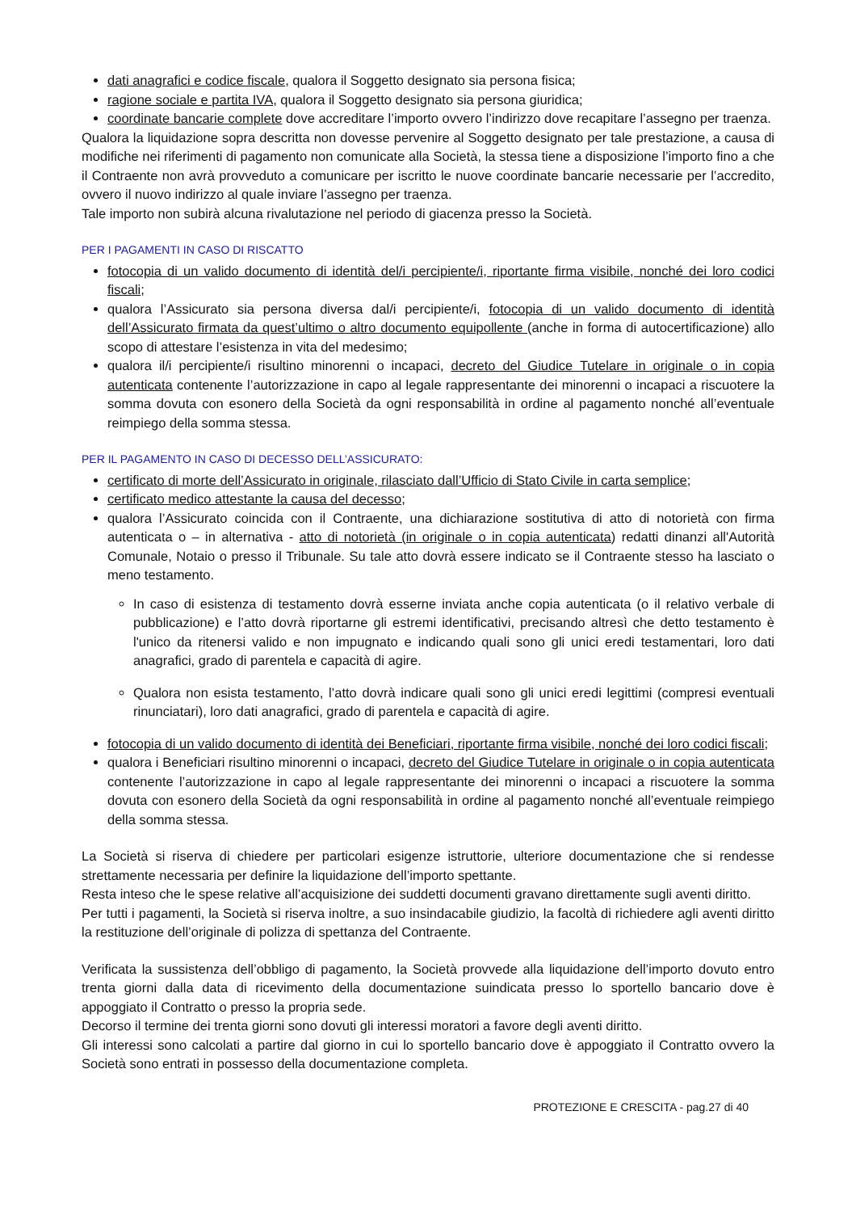dati anagrafici e codice fiscale, qualora il Soggetto designato sia persona fisica;
ragione sociale e partita IVA, qualora il Soggetto designato sia persona giuridica;
coordinate bancarie complete dove accreditare l’importo ovvero l’indirizzo dove recapitare l’assegno per traenza.
Qualora la liquidazione sopra descritta non dovesse pervenire al Soggetto designato per tale prestazione, a causa di modifiche nei riferimenti di pagamento non comunicate alla Società, la stessa tiene a disposizione l’importo fino a che il Contraente non avrà provveduto a comunicare per iscritto le nuove coordinate bancarie necessarie per l’accredito, ovvero il nuovo indirizzo al quale inviare l’assegno per traenza.
Tale importo non subirà alcuna rivalutazione nel periodo di giacenza presso la Società.
PER I PAGAMENTI IN CASO DI RISCATTO
fotocopia di un valido documento di identità del/i percipiente/i, riportante firma visibile, nonché dei loro codici fiscali;
qualora l’Assicurato sia persona diversa dal/i percipiente/i, fotocopia di un valido documento di identità dell’Assicurato firmata da quest’ultimo o altro documento equipollente (anche in forma di autocertificazione) allo scopo di attestare l’esistenza in vita del medesimo;
qualora il/i percipiente/i risultino minorenni o incapaci, decreto del Giudice Tutelare in originale o in copia autenticata contenente l’autorizzazione in capo al legale rappresentante dei minorenni o incapaci a riscuotere la somma dovuta con esonero della Società da ogni responsabilità in ordine al pagamento nonché all’eventuale reimpiego della somma stessa.
PER IL PAGAMENTO IN CASO DI DECESSO DELL’ASSICURATO:
certificato di morte dell’Assicurato in originale, rilasciato dall’Ufficio di Stato Civile in carta semplice;
certificato medico attestante la causa del decesso;
qualora l’Assicurato coincida con il Contraente, una dichiarazione sostitutiva di atto di notorietà con firma autenticata o – in alternativa - atto di notorietà (in originale o in copia autenticata) redatti dinanzi all'Autorità Comunale, Notaio o presso il Tribunale. Su tale atto dovrà essere indicato se il Contraente stesso ha lasciato o meno testamento.
In caso di esistenza di testamento dovrà esserne inviata anche copia autenticata (o il relativo verbale di pubblicazione) e l’atto dovrà riportarne gli estremi identificativi, precisando altresì che detto testamento è l'unico da ritenersi valido e non impugnato e indicando quali sono gli unici eredi testamentari, loro dati anagrafici, grado di parentela e capacità di agire.
Qualora non esista testamento, l’atto dovrà indicare quali sono gli unici eredi legittimi (compresi eventuali rinunciatari), loro dati anagrafici, grado di parentela e capacità di agire.
fotocopia di un valido documento di identità dei Beneficiari, riportante firma visibile, nonché dei loro codici fiscali;
qualora i Beneficiari risultino minorenni o incapaci, decreto del Giudice Tutelare in originale o in copia autenticata contenente l’autorizzazione in capo al legale rappresentante dei minorenni o incapaci a riscuotere la somma dovuta con esonero della Società da ogni responsabilità in ordine al pagamento nonché all’eventuale reimpiego della somma stessa.
La Società si riserva di chiedere per particolari esigenze istruttorie, ulteriore documentazione che si rendesse strettamente necessaria per definire la liquidazione dell’importo spettante.
Resta inteso che le spese relative all’acquisizione dei suddetti documenti gravano direttamente sugli aventi diritto.
Per tutti i pagamenti, la Società si riserva inoltre, a suo insindacabile giudizio, la facoltà di richiedere agli aventi diritto la restituzione dell’originale di polizza di spettanza del Contraente.
Verificata la sussistenza dell’obbligo di pagamento, la Società provvede alla liquidazione dell’importo dovuto entro trenta giorni dalla data di ricevimento della documentazione suindicata presso lo sportello bancario dove è appoggiato il Contratto o presso la propria sede.
Decorso il termine dei trenta giorni sono dovuti gli interessi moratori a favore degli aventi diritto.
Gli interessi sono calcolati a partire dal giorno in cui lo sportello bancario dove è appoggiato il Contratto ovvero la Società sono entrati in possesso della documentazione completa.
PROTEZIONE E CRESCITA - pag.27 di 40